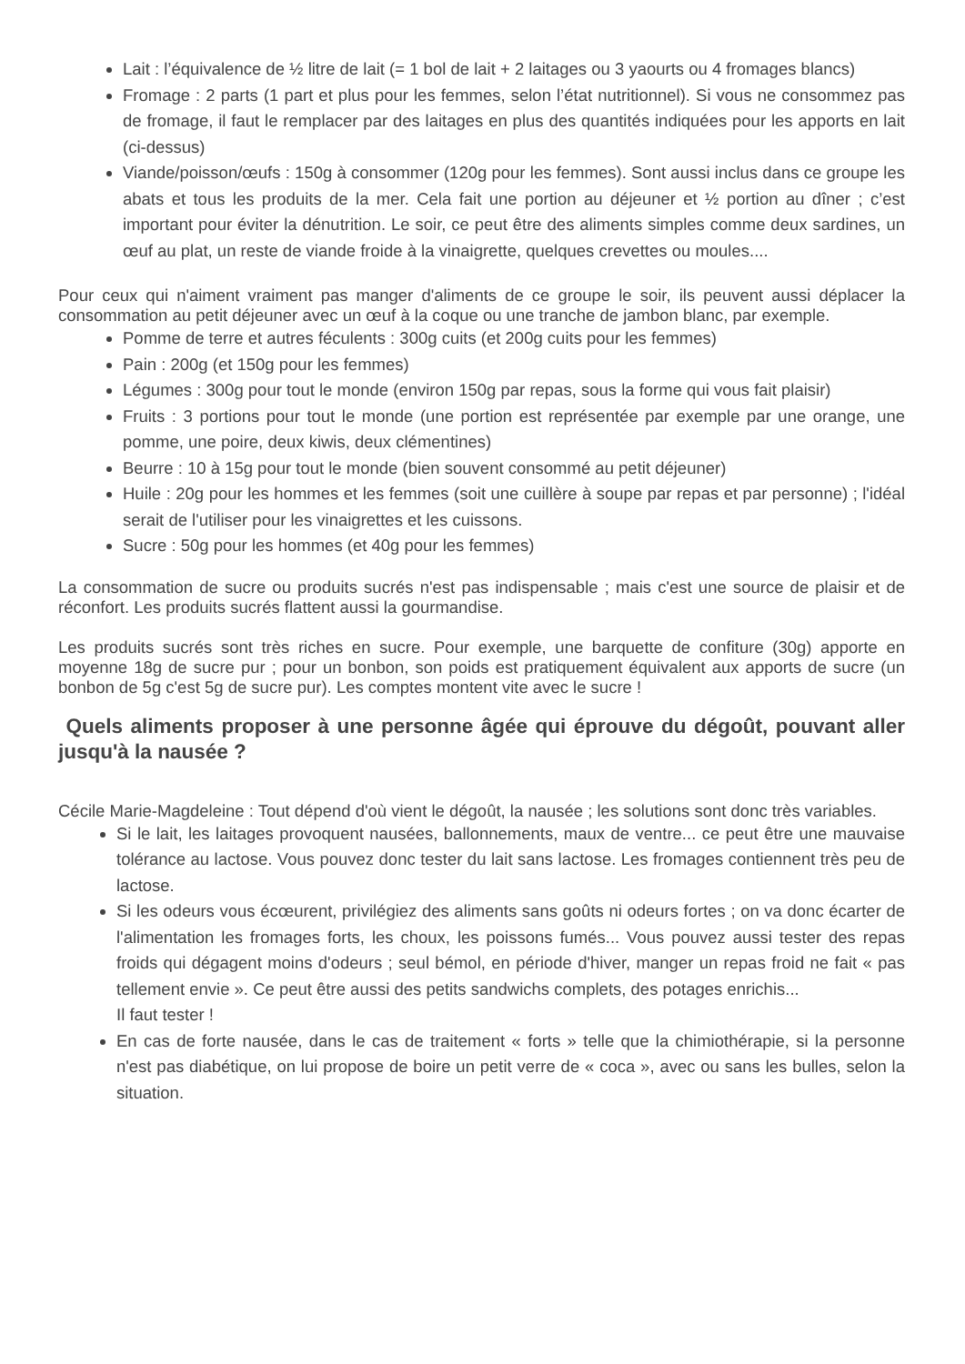Lait : l’équivalence de ½ litre de lait (= 1 bol de lait + 2 laitages ou 3 yaourts ou 4 fromages blancs)
Fromage : 2 parts (1 part et plus pour les femmes, selon l’état nutritionnel). Si vous ne consommez pas de fromage, il faut le remplacer par des laitages en plus des quantités indiquées pour les apports en lait (ci-dessus)
Viande/poisson/œufs : 150g à consommer (120g pour les femmes). Sont aussi inclus dans ce groupe les abats et tous les produits de la mer. Cela fait une portion au déjeuner et ½ portion au dîner ; c’est important pour éviter la dénutrition. Le soir, ce peut être des aliments simples comme deux sardines, un œuf au plat, un reste de viande froide à la vinaigrette, quelques crevettes ou moules....
Pour ceux qui n'aiment vraiment pas manger d'aliments de ce groupe le soir, ils peuvent aussi déplacer la consommation au petit déjeuner avec un œuf à la coque ou une tranche de jambon blanc, par exemple.
Pomme de terre et autres féculents : 300g cuits (et 200g cuits pour les femmes)
Pain : 200g (et 150g pour les femmes)
Légumes : 300g pour tout le monde (environ 150g par repas, sous la forme qui vous fait plaisir)
Fruits : 3 portions pour tout le monde (une portion est représentée par exemple par une orange, une pomme, une poire, deux kiwis, deux clémentines)
Beurre : 10 à 15g pour tout le monde (bien souvent consommé au petit déjeuner)
Huile : 20g pour les hommes et les femmes (soit une cuillère à soupe par repas et par personne) ; l'idéal serait de l'utiliser pour les vinaigrettes et les cuissons.
Sucre : 50g pour les hommes (et 40g pour les femmes)
La consommation de sucre ou produits sucrés n'est pas indispensable ; mais c'est une source de plaisir et de réconfort. Les produits sucrés flattent aussi la gourmandise.
Les produits sucrés sont très riches en sucre. Pour exemple, une barquette de confiture (30g) apporte en moyenne 18g de sucre pur ; pour un bonbon, son poids est pratiquement équivalent aux apports de sucre (un bonbon de 5g c'est 5g de sucre pur). Les comptes montent vite avec le sucre !
Quels aliments proposer à une personne âgée qui éprouve du dégoût, pouvant aller jusqu'à la nausée ?
Cécile Marie-Magdeleine : Tout dépend d'où vient le dégoût, la nausée ; les solutions sont donc très variables.
Si le lait, les laitages provoquent nausées, ballonnements, maux de ventre... ce peut être une mauvaise tolérance au lactose. Vous pouvez donc tester du lait sans lactose. Les fromages contiennent très peu de lactose.
Si les odeurs vous écœurent, privilégiez des aliments sans goûts ni odeurs fortes ; on va donc écarter de l'alimentation les fromages forts, les choux, les poissons fumés... Vous pouvez aussi tester des repas froids qui dégagent moins d'odeurs ; seul bémol, en période d'hiver, manger un repas froid ne fait « pas tellement envie ». Ce peut être aussi des petits sandwichs complets, des potages enrichis...
Il faut tester !
En cas de forte nausée, dans le cas de traitement « forts » telle que la chimiothérapie, si la personne n'est pas diabétique, on lui propose de boire un petit verre de « coca », avec ou sans les bulles, selon la situation.